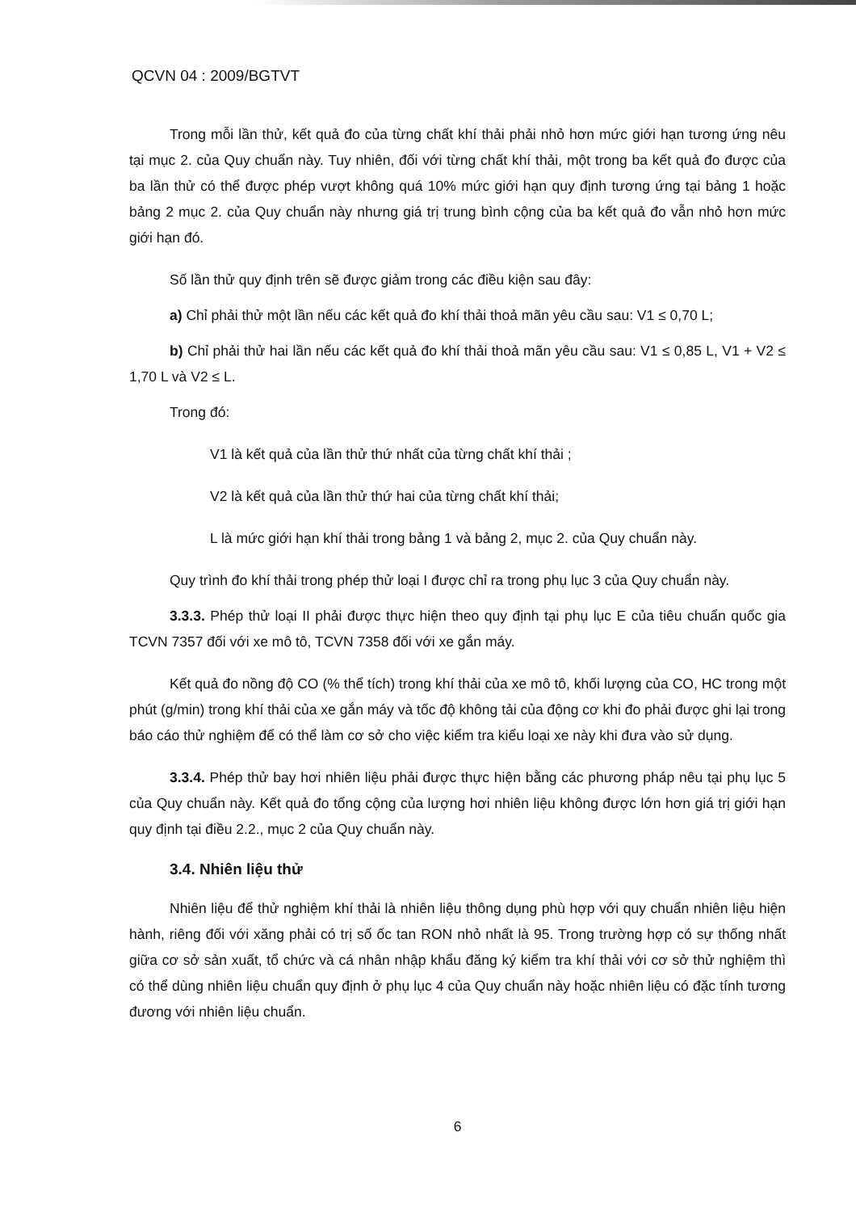QCVN 04 : 2009/BGTVT
Trong mỗi lần thử, kết quả đo của từng chất khí thải phải nhỏ hơn mức giới hạn tương ứng nêu tại mục 2. của Quy chuẩn này. Tuy nhiên, đối với từng chất khí thải, một trong ba kết quả đo được của ba lần thử có thể được phép vượt không quá 10% mức giới hạn quy định tương ứng tại bảng 1 hoặc bảng 2 mục 2. của Quy chuẩn này nhưng giá trị trung bình cộng của ba kết quả đo vẫn nhỏ hơn mức giới hạn đó.
Số lần thử quy định trên sẽ được giảm trong các điều kiện sau đây:
a) Chỉ phải thử một lần nếu các kết quả đo khí thải thoả mãn yêu cầu sau: V1 ≤ 0,70 L;
b) Chỉ phải thử hai lần nếu các kết quả đo khí thải thoả mãn yêu cầu sau: V1 ≤ 0,85 L, V1 + V2 ≤ 1,70 L và V2 ≤ L.
Trong đó:
V1 là kết quả của lần thử thứ nhất của từng chất khí thải ;
V2 là kết quả của lần thử thứ hai của từng chất khí thải;
L là mức giới hạn khí thải trong bảng 1 và bảng 2, mục 2. của Quy chuẩn này.
Quy trình đo khí thải trong phép thử loại I được chỉ ra trong phụ lục 3 của Quy chuẩn này.
3.3.3. Phép thử loại II phải được thực hiện theo quy định tại phụ lục E của tiêu chuẩn quốc gia TCVN 7357 đối với xe mô tô, TCVN 7358 đối với xe gắn máy.
Kết quả đo nồng độ CO (% thể tích) trong khí thải của xe mô tô, khối lượng của CO, HC trong một phút (g/min) trong khí thải của xe gắn máy và tốc độ không tải của động cơ khi đo phải được ghi lại trong báo cáo thử nghiệm để có thể làm cơ sở cho việc kiểm tra kiểu loại xe này khi đưa vào sử dụng.
3.3.4. Phép thử bay hơi nhiên liệu phải được thực hiện bằng các phương pháp nêu tại phụ lục 5 của Quy chuẩn này. Kết quả đo tổng cộng của lượng hơi nhiên liệu không được lớn hơn giá trị giới hạn quy định tại điều 2.2., mục 2 của Quy chuẩn này.
3.4. Nhiên liệu thử
Nhiên liệu để thử nghiệm khí thải là nhiên liệu thông dụng phù hợp với quy chuẩn nhiên liệu hiện hành, riêng đối với xăng phải có trị số ốc tan RON nhỏ nhất là 95. Trong trường hợp có sự thống nhất giữa cơ sở sản xuất, tổ chức và cá nhân nhập khẩu đăng ký kiểm tra khí thải với cơ sở thử nghiệm thì có thể dùng nhiên liệu chuẩn quy định ở phụ lục 4 của Quy chuẩn này hoặc nhiên liệu có đặc tính tương đương với nhiên liệu chuẩn.
6